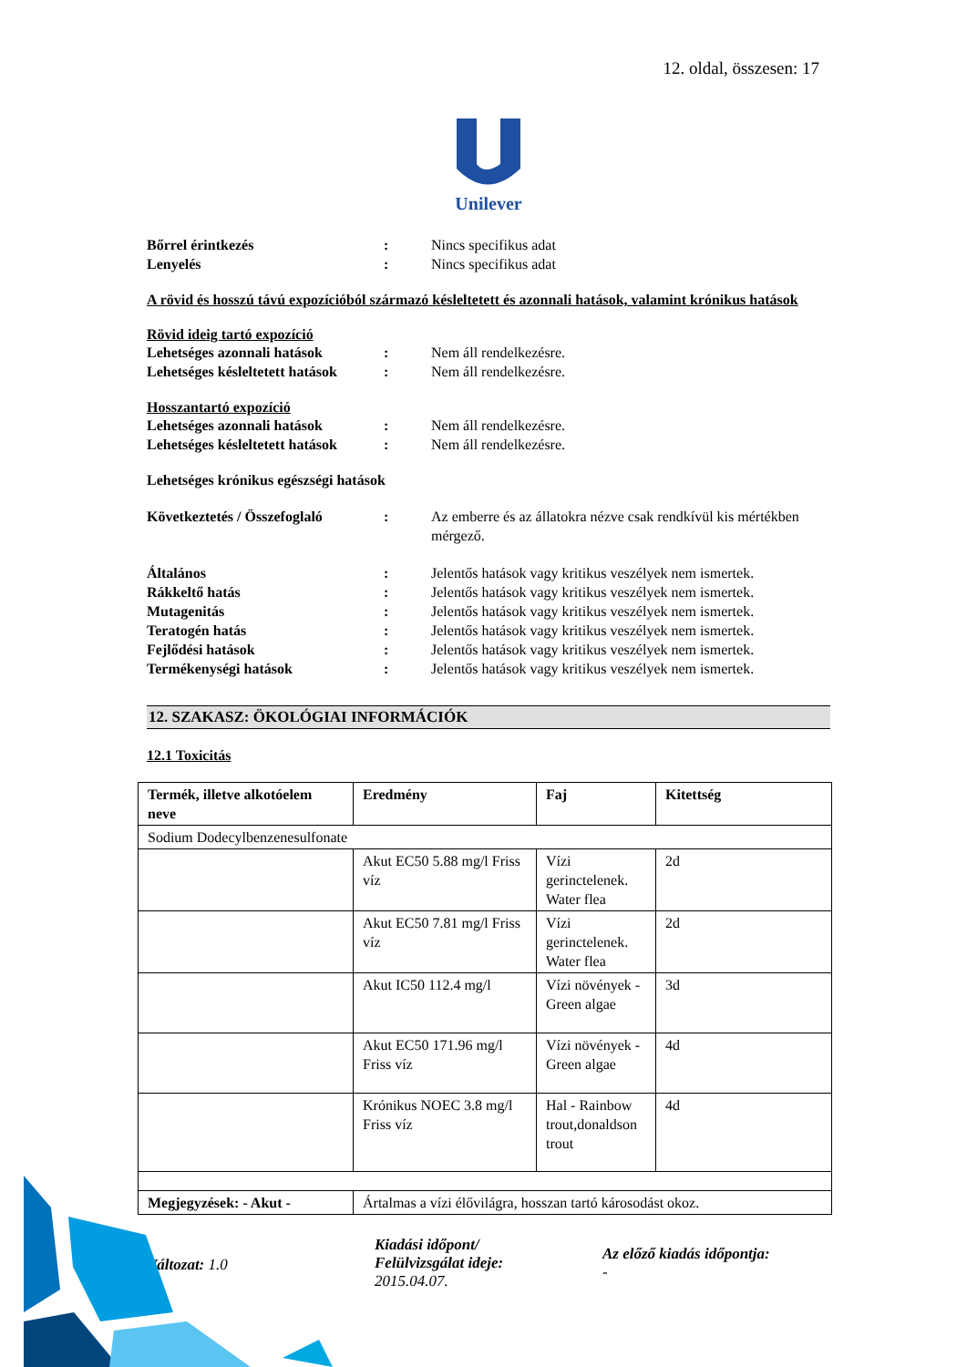12. oldal, összesen: 17
Unilever
Bőrrel érintkezés : Nincs specifikus adat
Lenyelés : Nincs specifikus adat
A rövid és hosszú távú expozícióból származó késleltetett és azonnali hatások, valamint krónikus hatások
Rövid ideig tartó expozíció
Lehetséges azonnali hatások : Nem áll rendelkezésre.
Lehetséges késleltetett hatások
: Nem áll rendelkezésre.
Hosszantartó expozíció
Lehetséges azonnali hatások : Nem áll rendelkezésre.
Lehetséges késleltetett hatások
: Nem áll rendelkezésre.
Lehetséges krónikus egészségi hatások
Következtetés / Összefoglaló
: Az emberre és az állatokra nézve csak rendkívül kis mértékben mérgező.
Általános : Jelentős hatások vagy kritikus veszélyek nem ismertek.
Rákkeltő hatás : Jelentős hatások vagy kritikus veszélyek nem ismertek.
Mutagenitás : Jelentős hatások vagy kritikus veszélyek nem ismertek.
Teratogén hatás : Jelentős hatások vagy kritikus veszélyek nem ismertek.
Fejlődési hatások : Jelentős hatások vagy kritikus veszélyek nem ismertek.
Termékenységi hatások : Jelentős hatások vagy kritikus veszélyek nem ismertek.
12. SZAKASZ: ÖKOLÓGIAI INFORMÁCIÓK
12.1 Toxicitás
| Termék, illetve alkotóelem neve | Eredmény | Faj | Kitettség |
| --- | --- | --- | --- |
| Sodium Dodecylbenzenesulfonate | | | |
| | Akut EC50 5.88 mg/l Friss víz | Vízi gerinctelenek. Water flea | 2d |
| | Akut EC50 7.81 mg/l Friss víz | Vízi gerinctelenek. Water flea | 2d |
| | Akut IC50 112.4 mg/l | Vízi növények - Green algae | 3d |
| | Akut EC50 171.96 mg/l Friss víz | Vízi növények - Green algae | 4d |
| | Krónikus NOEC 3.8 mg/l Friss víz | Hal - Rainbow trout,donaldson trout | 4d |
| Megjegyzések: - Akut - | Ártalmas a vízi élővilágra, hosszan tartó károsodást okoz. | | |
Változat: 1.0
Kiadási időpont/
Felülvizsgálat ideje:
2015.04.07.
Az előző kiadás időpontja:
-